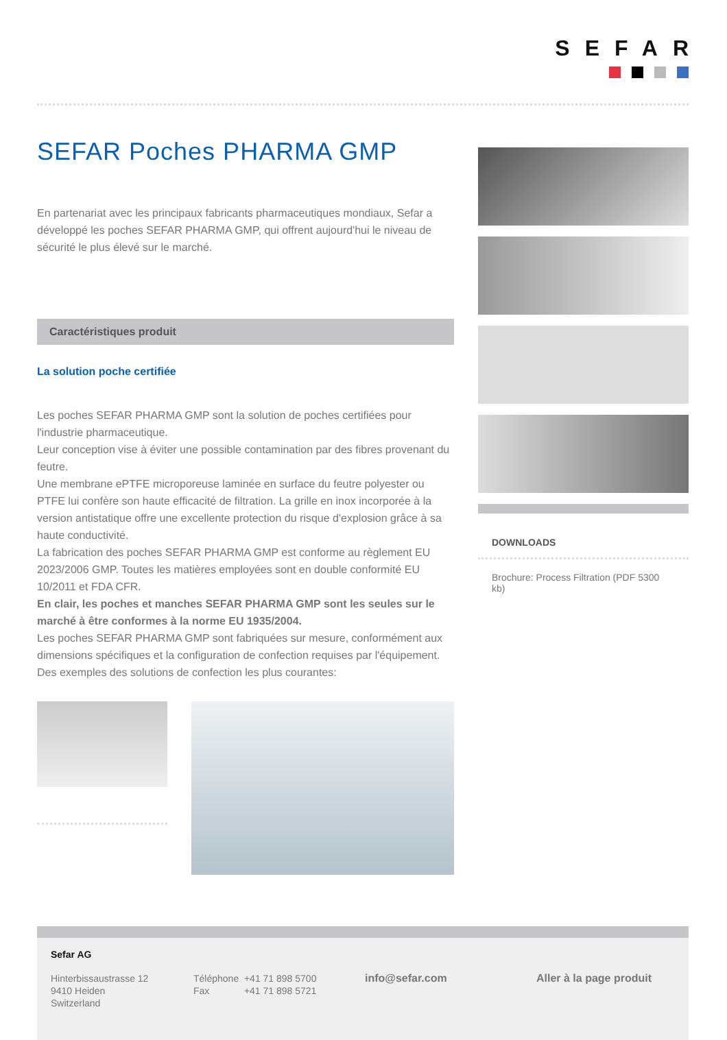SEFAR
SEFAR Poches PHARMA GMP
En partenariat avec les principaux fabricants pharmaceutiques mondiaux, Sefar a développé les poches SEFAR PHARMA GMP, qui offrent aujourd'hui le niveau de sécurité le plus élevé sur le marché.
Caractéristiques produit
La solution poche certifiée
Les poches SEFAR PHARMA GMP sont la solution de poches certifiées pour l'industrie pharmaceutique.
Leur conception vise à éviter une possible contamination par des fibres provenant du feutre.
Une membrane ePTFE microporeuse laminée en surface du feutre polyester ou PTFE lui confère son haute efficacité de filtration. La grille en inox incorporée à la version antistatique offre une excellente protection du risque d'explosion grâce à sa haute conductivité.
La fabrication des poches SEFAR PHARMA GMP est conforme au règlement EU 2023/2006 GMP. Toutes les matières employées sont en double conformité EU 10/2011 et FDA CFR.
En clair, les poches et manches SEFAR PHARMA GMP sont les seules sur le marché à être conformes à la norme EU 1935/2004.
Les poches SEFAR PHARMA GMP sont fabriquées sur mesure, conformément aux dimensions spécifiques et la configuration de confection requises par l'équipement. Des exemples des solutions de confection les plus courantes:
DOWNLOADS
Brochure: Process Filtration (PDF 5300 kb)
Sefar AG
Hinterbissaustrasse 12
9410 Heiden
Switzerland
Téléphone +41 71 898 5700
Fax +41 71 898 5721
info@sefar.com Aller à la page produit